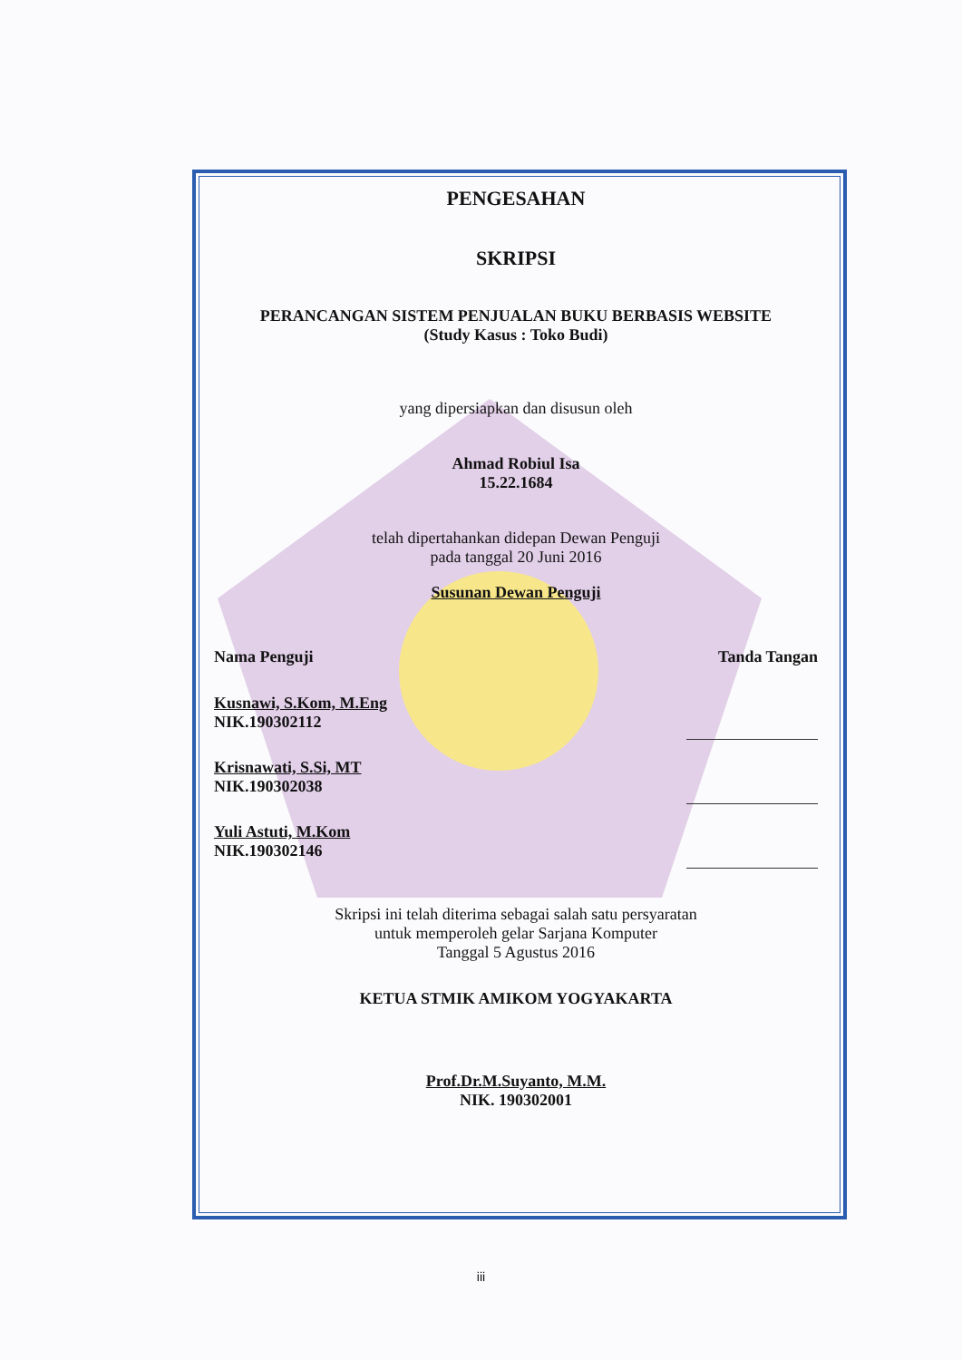PENGESAHAN
SKRIPSI
PERANCANGAN SISTEM PENJUALAN BUKU BERBASIS WEBSITE
(Study Kasus : Toko Budi)
yang dipersiapkan dan disusun oleh
Ahmad Robiul Isa
15.22.1684
telah dipertahankan didepan Dewan Penguji
pada tanggal 20 Juni 2016
Susunan Dewan Penguji
Nama Penguji Tanda Tangan
Kusnawi, S.Kom, M.Eng
NIK.190302112
Krisnawati, S.Si, MT
NIK.190302038
Yuli Astuti, M.Kom
NIK.190302146
Skripsi ini telah diterima sebagai salah satu persyaratan
untuk memperoleh gelar Sarjana Komputer
Tanggal 5 Agustus 2016
KETUA STMIK AMIKOM YOGYAKARTA
Prof.Dr.M.Suyanto, M.M.
NIK. 190302001
iii